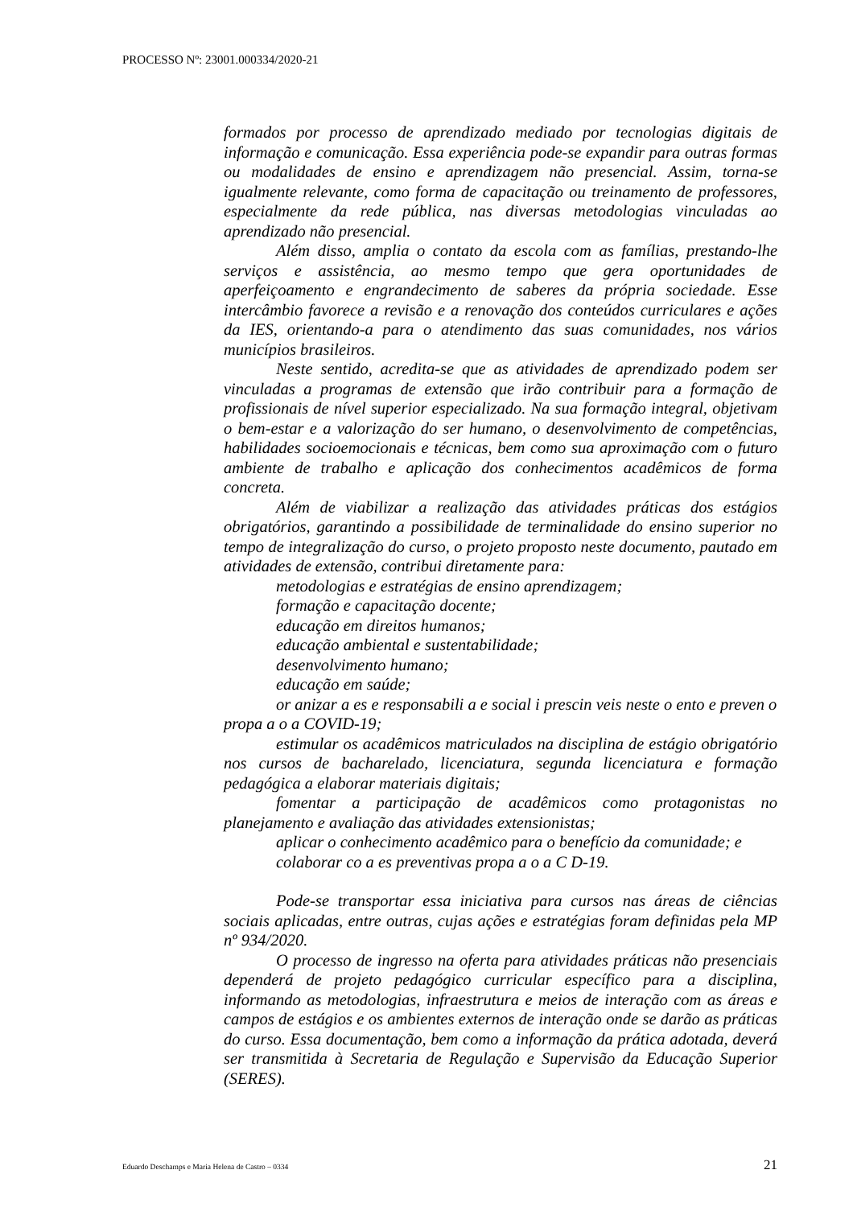PROCESSO Nº: 23001.000334/2020-21
formados por processo de aprendizado mediado por tecnologias digitais de informação e comunicação. Essa experiência pode-se expandir para outras formas ou modalidades de ensino e aprendizagem não presencial. Assim, torna-se igualmente relevante, como forma de capacitação ou treinamento de professores, especialmente da rede pública, nas diversas metodologias vinculadas ao aprendizado não presencial.
Além disso, amplia o contato da escola com as famílias, prestando-lhe serviços e assistência, ao mesmo tempo que gera oportunidades de aperfeiçoamento e engrandecimento de saberes da própria sociedade. Esse intercâmbio favorece a revisão e a renovação dos conteúdos curriculares e ações da IES, orientando-a para o atendimento das suas comunidades, nos vários municípios brasileiros.
Neste sentido, acredita-se que as atividades de aprendizado podem ser vinculadas a programas de extensão que irão contribuir para a formação de profissionais de nível superior especializado. Na sua formação integral, objetivam o bem-estar e a valorização do ser humano, o desenvolvimento de competências, habilidades socioemocionais e técnicas, bem como sua aproximação com o futuro ambiente de trabalho e aplicação dos conhecimentos acadêmicos de forma concreta.
Além de viabilizar a realização das atividades práticas dos estágios obrigatórios, garantindo a possibilidade de terminalidade do ensino superior no tempo de integralização do curso, o projeto proposto neste documento, pautado em atividades de extensão, contribui diretamente para:
metodologias e estratégias de ensino aprendizagem;
formação e capacitação docente;
educação em direitos humanos;
educação ambiental e sustentabilidade;
desenvolvimento humano;
educação em saúde;
or anizar a es e responsabili a e social i prescin veis neste o ento e preven o propa a o a COVID-19;
estimular os acadêmicos matriculados na disciplina de estágio obrigatório nos cursos de bacharelado, licenciatura, segunda licenciatura e formação pedagógica a elaborar materiais digitais;
fomentar a participação de acadêmicos como protagonistas no planejamento e avaliação das atividades extensionistas;
aplicar o conhecimento acadêmico para o benefício da comunidade; e
colaborar co a es preventivas propa a o a C D-19.
Pode-se transportar essa iniciativa para cursos nas áreas de ciências sociais aplicadas, entre outras, cujas ações e estratégias foram definidas pela MP nº 934/2020.
O processo de ingresso na oferta para atividades práticas não presenciais dependerá de projeto pedagógico curricular específico para a disciplina, informando as metodologias, infraestrutura e meios de interação com as áreas e campos de estágios e os ambientes externos de interação onde se darão as práticas do curso. Essa documentação, bem como a informação da prática adotada, deverá ser transmitida à Secretaria de Regulação e Supervisão da Educação Superior (SERES).
Eduardo Deschamps e Maria Helena de Castro – 0334 21